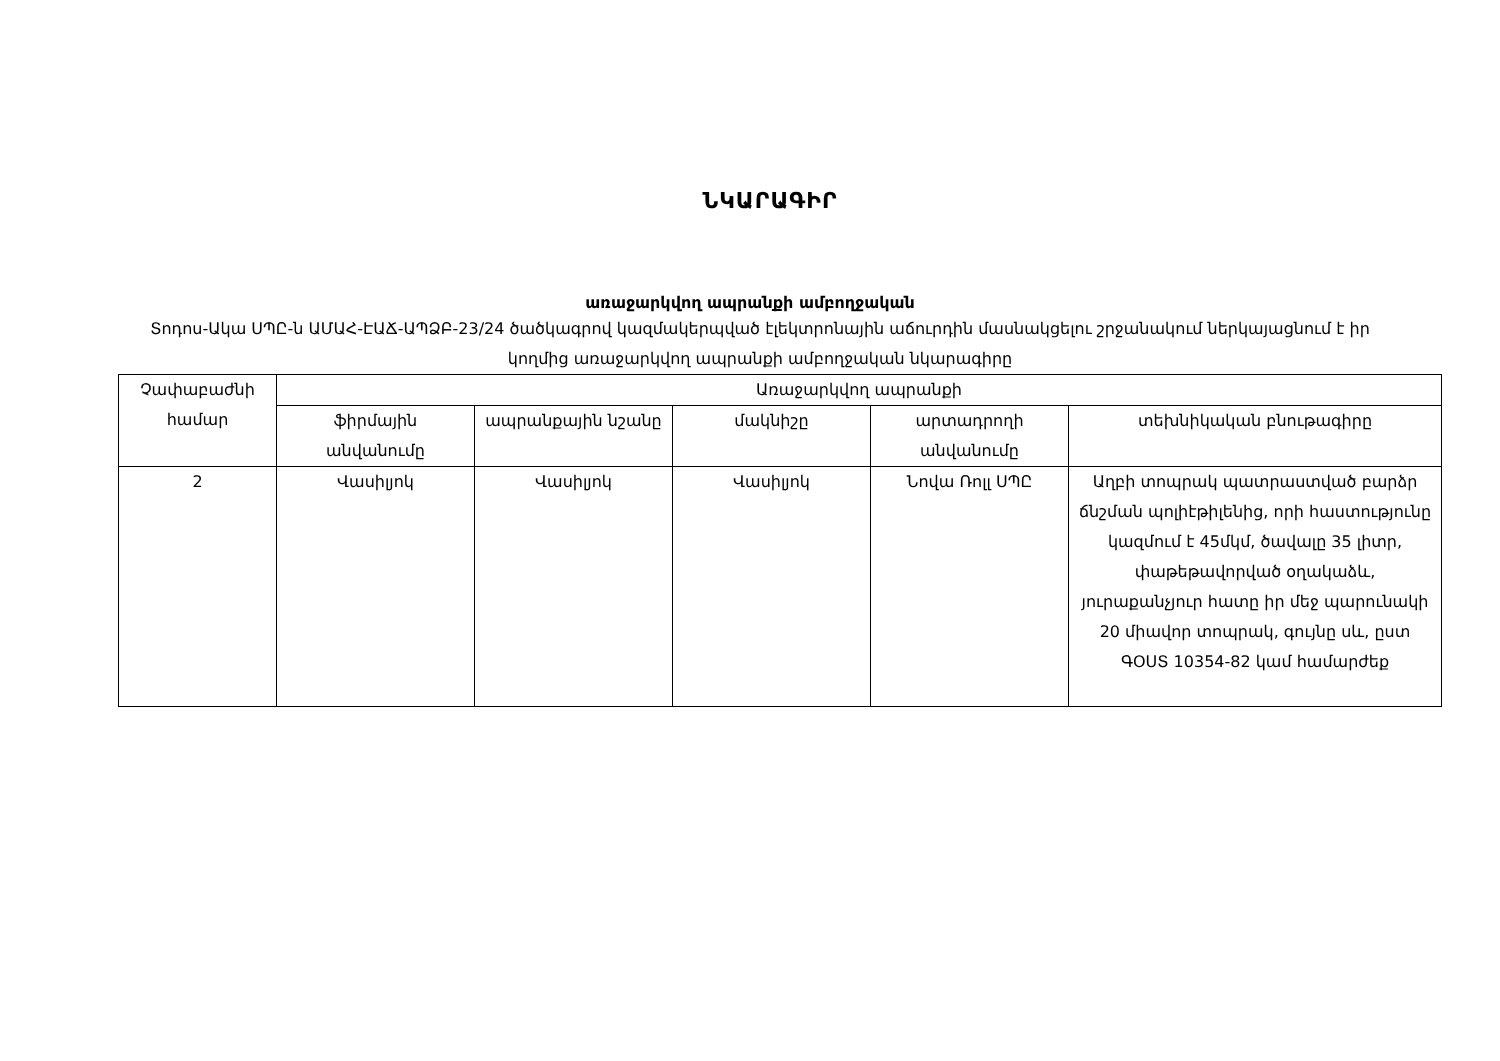ՆԿԱՐԱԳԻՐ
առաջարկվող ապրանքի ամբողջական
Տոդոս-Ակա ՍՊԸ-ն ԱՄԱՀ-ԷԱՃ-ԱՊՁԲ-23/24 ծածկագրով կազմակերպված էլեկտրոնային աճուրդին մասնակցելու շրջանակում ներկայացնում է իր կողմից առաջարկվող ապրանքի ամբողջական նկարագիրը
| Չափաբաժնի համար | Առաջարկվող ապրանքի | | | | |
| --- | --- | --- | --- | --- | --- |
| | ֆիրմային անվանումը | ապրանքային նշանը | մակնիշը | արտադրողի անվանումը | տեխնիկական բնութագիրը |
| 2 | Վասիլյոկ | Վասիլյոկ | Վասիլյոկ | Նովա Ռոլլ ՍՊԸ | Աղբի տոպրակ պատրաստված բարձր ճնշման պոլիէթիլենից, որի հաստությունը կազմում է 45մկմ, ծավալը 35 լիտր, փաթեթավորված օղակաձև, յուրաքանչյուր հատը իր մեջ պարունակի 20 միավոր տոպրակ, գույնը սև, ըստ ԳՕՍՏ 10354-82 կամ համարժեք |